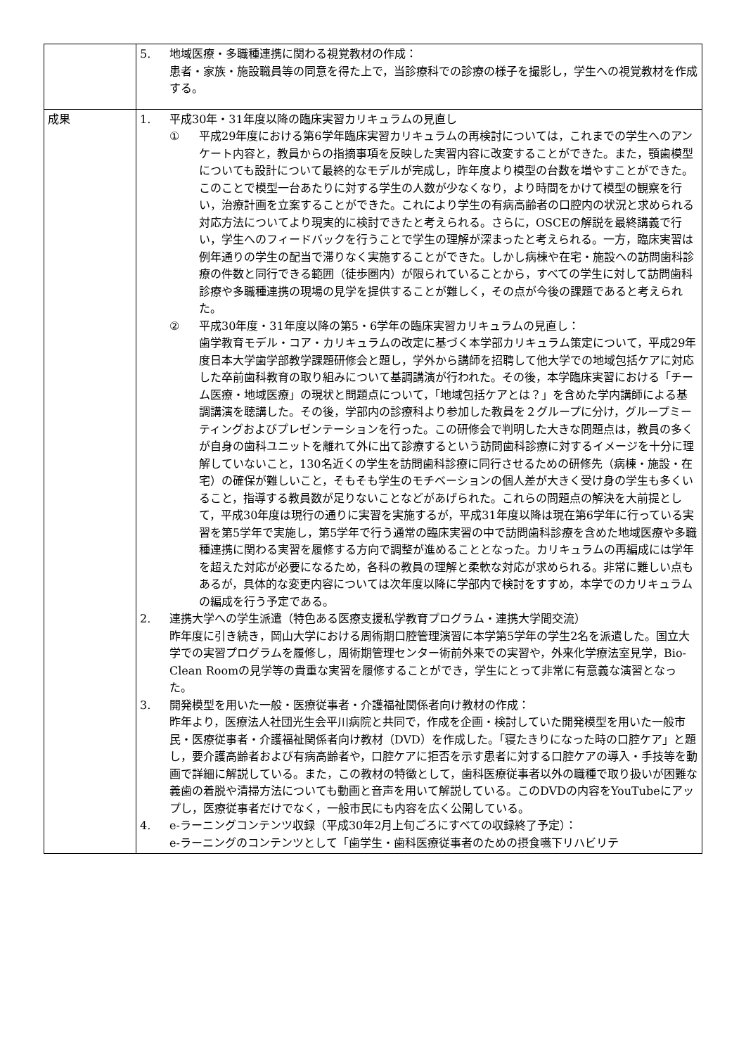| | 5. 地域医療・多職種連携に関わる視覚教材の作成： 患者・家族・施設職員等の同意を得た上で，当診療科での診療の様子を撮影し，学生への視覚教材を作成する。 |
| 成果 | 1. 平成30年・31年度以降の臨床実習カリキュラムの見直し ① 平成29年度における第6学年臨床実習カリキュラムの再検討については，これまでの学生へのアンケート内容と，教員からの指摘事項を反映した実習内容に改変することができた。また，顎歯模型についても設計について最終的なモデルが完成し，昨年度より模型の台数を増やすことができた。このことで模型一台あたりに対する学生の人数が少なくなり，より時間をかけて模型の観察を行い，治療計画を立案することができた。これにより学生の有病高齢者の口腔内の状況と求められる対応方法についてより現実的に検討できたと考えられる。さらに，OSCEの解説を最終講義で行い，学生へのフィードバックを行うことで学生の理解が深まったと考えられる。一方，臨床実習は例年通りの学生の配当で滞りなく実施することができた。しかし病棟や在宅・施設への訪問歯科診療の件数と同行できる範囲（徒歩圏内）が限られていることから，すべての学生に対して訪問歯科診療や多職種連携の現場の見学を提供することが難しく，その点が今後の課題であると考えられた。 ② 平成30年度・31年度以降の第5・6学年の臨床実習カリキュラムの見直し： 歯学教育モデル・コア・カリキュラムの改定に基づく本学部カリキュラム策定について，平成29年度日本大学歯学部教学課題研修会と題し，学外から講師を招聘して他大学での地域包括ケアに対応した卒前歯科教育の取り組みについて基調講演が行われた。その後，本学臨床実習における「チーム医療・地域医療」の現状と問題点について，「地域包括ケアとは？」を含めた学内講師による基調講演を聴講した。その後，学部内の診療科より参加した教員を２グループに分け，グループミーティングおよびプレゼンテーションを行った。この研修会で判明した大きな問題点は，教員の多くが自身の歯科ユニットを離れて外に出て診療するという訪問歯科診療に対するイメージを十分に理解していないこと，130名近くの学生を訪問歯科診療に同行させるための研修先（病棟・施設・在宅）の確保が難しいこと，そもそも学生のモチベーションの個人差が大きく受け身の学生も多くいること，指導する教員数が足りないことなどがあげられた。これらの問題点の解決を大前提として，平成30年度は現行の通りに実習を実施するが，平成31年度以降は現在第6学年に行っている実習を第5学年で実施し，第5学年で行う通常の臨床実習の中で訪問歯科診療を含めた地域医療や多職種連携に関わる実習を履修する方向で調整が進めることとなった。カリキュラムの再編成には学年を超えた対応が必要になるため，各科の教員の理解と柔軟な対応が求められる。非常に難しい点もあるが，具体的な変更内容については次年度以降に学部内で検討をすすめ，本学でのカリキュラムの編成を行う予定である。 2. 連携大学への学生派遣（特色ある医療支援私学教育プログラム・連携大学間交流） 昨年度に引き続き，岡山大学における周術期口腔管理演習に本学第5学年の学生2名を派遣した。国立大学での実習プログラムを履修し，周術期管理センター術前外来での実習や，外来化学療法室見学，Bio-Clean Roomの見学等の貴重な実習を履修することができ，学生にとって非常に有意義な演習となった。 3. 開発模型を用いた一般・医療従事者・介護福祉関係者向け教材の作成： 昨年より，医療法人社団光生会平川病院と共同で，作成を企画・検討していた開発模型を用いた一般市民・医療従事者・介護福祉関係者向け教材（DVD）を作成した。「寝たきりになった時の口腔ケア」と題し，要介護高齢者および有病高齢者や，口腔ケアに拒否を示す患者に対する口腔ケアの導入・手技等を動画で詳細に解説している。また，この教材の特徴として，歯科医療従事者以外の職種で取り扱いが困難な義歯の着脱や清掃方法についても動画と音声を用いて解説している。このDVDの内容をYouTubeにアップし，医療従事者だけでなく，一般市民にも内容を広く公開している。 4. e-ラーニングコンテンツ収録（平成30年2月上旬ごろにすべての収録終了予定）： e-ラーニングのコンテンツとして「歯学生・歯科医療従事者のための摂食嚥下リハビリテ |